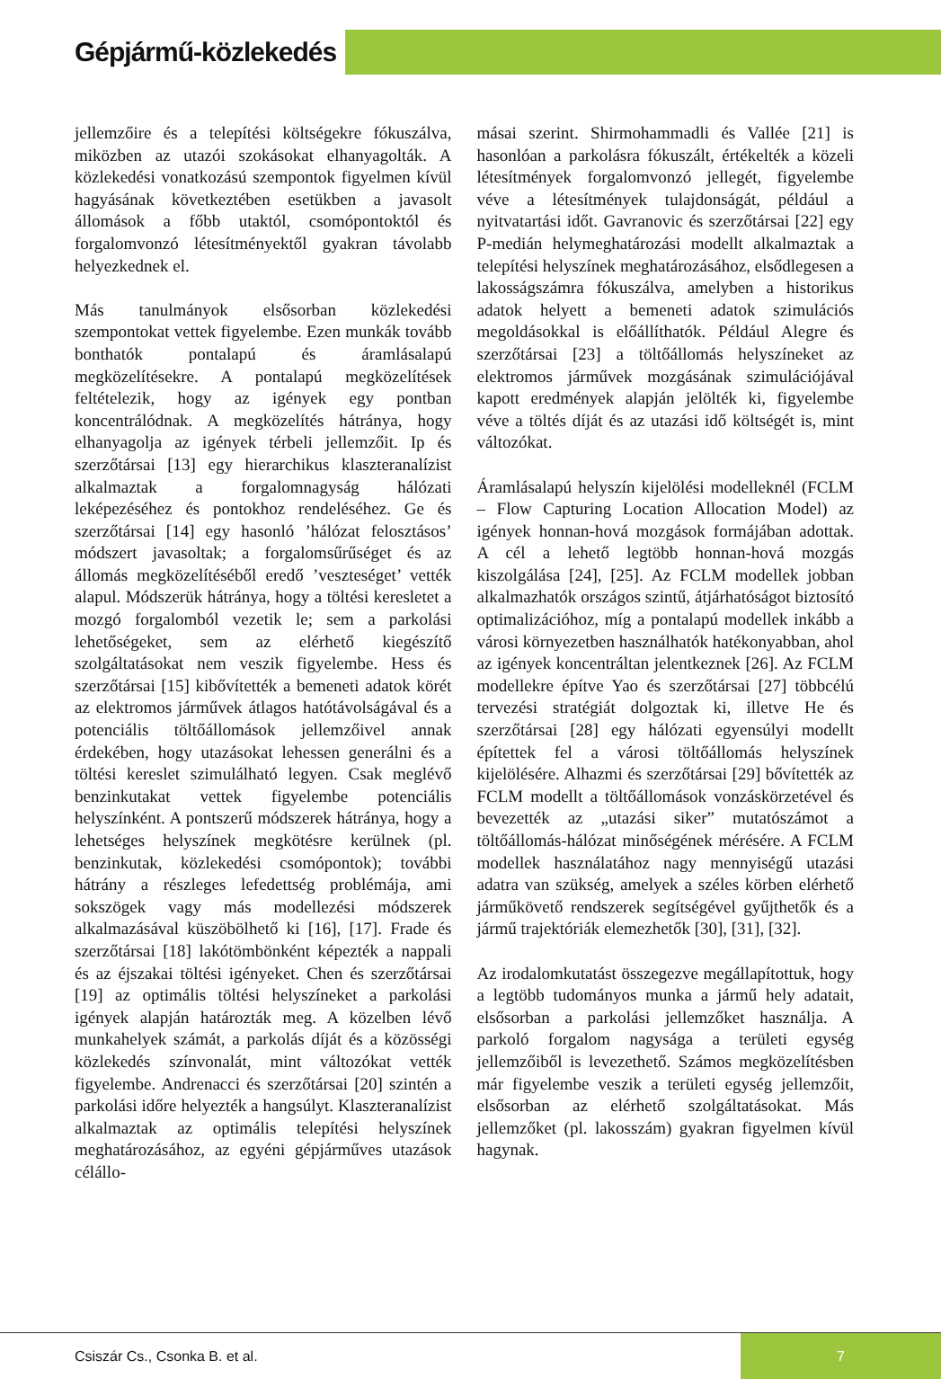Gépjármű-közlekedés
jellemzőire és a telepítési költségekre fókuszálva, miközben az utazói szokásokat elhanyagolták. A közlekedési vonatkozású szempontok figyelmen kívül hagyásának következtében esetükben a javasolt állomások a főbb utaktól, csomópontoktól és forgalomvonzó létesítményektől gyakran távolabb helyezkednek el.
Más tanulmányok elsősorban közlekedési szempontokat vettek figyelembe. Ezen munkák tovább bonthatók pontalapú és áramlásalapú megközelítésekre. A pontalapú megközelítések feltételezik, hogy az igények egy pontban koncentrálódnak. A megközelítés hátránya, hogy elhanyagolja az igények térbeli jellemzőit. Ip és szerzőtársai [13] egy hierarchikus klaszteranalízist alkalmaztak a forgalomnagyság hálózati leképezéséhez és pontokhoz rendeléséhez. Ge és szerzőtársai [14] egy hasonló ’hálózat felosztásos’ módszert javasoltak; a forgalomsűrűséget és az állomás megközelítéséből eredő ’veszteséget’ vették alapul. Módszerük hátránya, hogy a töltési keresletet a mozgó forgalomból vezetik le; sem a parkolási lehetőségeket, sem az elérhető kiegészítő szolgáltatásokat nem veszik figyelembe. Hess és szerzőtársai [15] kibővítették a bemeneti adatok körét az elektromos járművek átlagos hatótávolságával és a potenciális töltőállomások jellemzőivel annak érdekében, hogy utazásokat lehessen generálni és a töltési kereslet szimulálható legyen. Csak meglévő benzinkutakat vettek figyelembe potenciális helyszínként. A pontszerű módszerek hátránya, hogy a lehetséges helyszínek megkötésre kerülnek (pl. benzinkutak, közlekedési csomópontok); további hátrány a részleges lefedettség problémája, ami sokszögek vagy más modellezési módszerek alkalmazásával küszöbölhető ki [16], [17]. Frade és szerzőtársai [18] lakótömbönként képezték a nappali és az éjszakai töltési igényeket. Chen és szerzőtársai [19] az optimális töltési helyszíneket a parkolási igények alapján határozták meg. A közelben lévő munkahelyek számát, a parkolás díját és a közösségi közlekedés színvonalát, mint változókat vették figyelembe. Andrenacci és szerzőtársai [20] szintén a parkolási időre helyezték a hangsúlyt. Klaszteranalízist alkalmaztak az optimális telepítési helyszínek meghatározásához, az egyéni gépjárműves utazások célállo-
másai szerint. Shirmohammadli és Vallée [21] is hasonlóan a parkolásra fókuszált, értékelték a közeli létesítmények forgalomvonzó jellegét, figyelembe véve a létesítmények tulajdonságát, például a nyitvatartási időt. Gavranovic és szerzőtársai [22] egy P-medián helymeghatározási modellt alkalmaztak a telepítési helyszínek meghatározásához, elsődlegesen a lakosságszámra fókuszálva, amelyben a historikus adatok helyett a bemeneti adatok szimulációs megoldásokkal is előállíthatók. Például Alegre és szerzőtársai [23] a töltőállomás helyszíneket az elektromos járművek mozgásának szimulációjával kapott eredmények alapján jelölték ki, figyelembe véve a töltés díját és az utazási idő költségét is, mint változókat.
Áramlásalapú helyszín kijelölési modelleknél (FCLM – Flow Capturing Location Allocation Model) az igények honnan-hová mozgások formájában adottak. A cél a lehető legtöbb honnan-hová mozgás kiszolgálása [24], [25]. Az FCLM modellek jobban alkalmazhatók országos szintű, átjárhatóságot biztosító optimalizációhoz, míg a pontalapú modellek inkább a városi környezetben használhatók hatékonyabban, ahol az igények koncentráltan jelentkeznek [26]. Az FCLM modellekre építve Yao és szerzőtársai [27] többcélú tervezési stratégiát dolgoztak ki, illetve He és szerzőtársai [28] egy hálózati egyensúlyi modellt építettek fel a városi töltőállomás helyszínek kijelölésére. Alhazmi és szerzőtársai [29] bővítették az FCLM modellt a töltőállomások vonzáskörzetével és bevezették az „utazási siker” mutatószámot a töltőállomás-hálózat minőségének mérésére. A FCLM modellek használatához nagy mennyiségű utazási adatra van szükség, amelyek a széles körben elérhető járműkövető rendszerek segítségével gyűjthetők és a jármű trajektóriák elemezhetők [30], [31], [32].
Az irodalomkutatást összegezve megállapítottuk, hogy a legtöbb tudományos munka a jármű hely adatait, elsősorban a parkolási jellemzőket használja. A parkoló forgalom nagysága a területi egység jellemzőiből is levezethető. Számos megközelítésben már figyelembe veszik a területi egység jellemzőit, elsősorban az elérhető szolgáltatásokat. Más jellemzőket (pl. lakosszám) gyakran figyelmen kívül hagynak.
Csiszár Cs., Csonka B. et al.
7